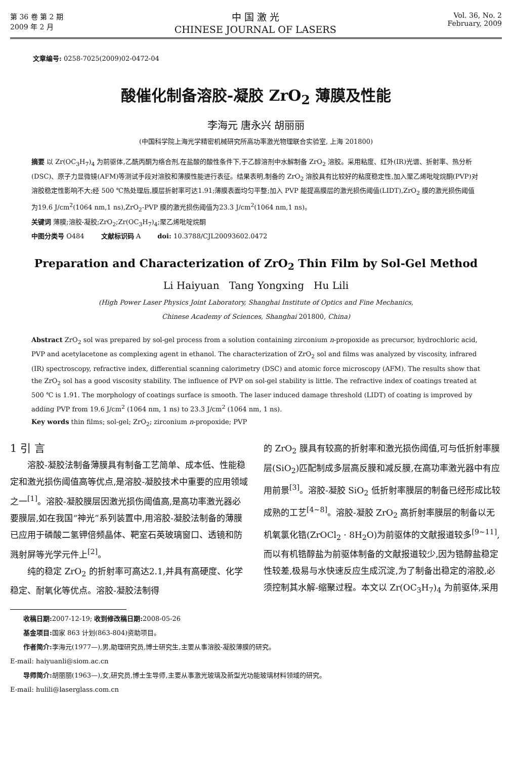第 36 卷 第 2 期
2009 年 2 月
中 国 激 光
CHINESE JOURNAL OF LASERS
Vol. 36, No. 2
February, 2009
文章编号: 0258-7025(2009)02-0472-04
酸催化制备溶胶-凝胶 ZrO<sub>2</sub> 薄膜及性能
李海元 唐永兴 胡丽丽
(中国科学院上海光学精密机械研究所高功率激光物理联合实验室, 上海 201800)
摘要 以 Zr(OC<sub>3</sub>H<sub>7</sub>)<sub>4</sub> 为前驱体,乙酰丙酮为络合剂,在盐酸的酸性条件下,于乙醇溶剂中水解制备 ZrO<sub>2</sub> 溶胶。采用粘度、红外(IR)光谱、折射率、热分析(DSC)、原子力显微镜(AFM)等测试手段对溶胶和薄膜性能进行表征。结果表明,制备的 ZrO<sub>2</sub> 溶胶具有比较好的粘度稳定性,加入聚乙烯吡啶烷酮(PVP)对溶胶稳定性影响不大;经 500 ℃热处理后,膜层折射率可达1.91;薄膜表面均匀平整;加入 PVP 能提高膜层的激光损伤阈值(LIDT),ZrO<sub>2</sub> 膜的激光损伤阈值为19.6 J/cm<sup>2</sup>(1064 nm,1 ns),ZrO<sub>2</sub>-PVP 膜的激光损伤阈值为23.3 J/cm<sup>2</sup>(1064 nm,1 ns)。
关键词 薄膜;溶胶-凝胶;ZrO<sub>2</sub>;Zr(OC<sub>3</sub>H<sub>7</sub>)<sub>4</sub>;聚乙烯吡啶烷酮
中图分类号 O484 文献标识码 A doi: 10.3788/CJL20093602.0472
Preparation and Characterization of ZrO<sub>2</sub> Thin Film by Sol-Gel Method
Li Haiyuan Tang Yongxing Hu Lili
(High Power Laser Physics Joint Laboratory, Shanghai Institute of Optics and Fine Mechanics,
Chinese Academy of Sciences, Shanghai 201800, China)
Abstract ZrO<sub>2</sub> sol was prepared by sol-gel process from a solution containing zirconium n-propoxide as precursor, hydrochloric acid, PVP and acetylacetone as complexing agent in ethanol. The characterization of ZrO<sub>2</sub> sol and films was analyzed by viscosity, infrared (IR) spectroscopy, refractive index, differential scanning calorimetry (DSC) and atomic force microscopy (AFM). The results show that the ZrO<sub>2</sub> sol has a good viscosity stability. The influence of PVP on sol-gel stability is little. The refractive index of coatings treated at 500 ℃ is 1.91. The morphology of coatings surface is smooth. The laser induced damage threshold (LIDT) of coating is improved by adding PVP from 19.6 J/cm<sup>2</sup> (1064 nm, 1 ns) to 23.3 J/cm<sup>2</sup> (1064 nm, 1 ns).
Key words thin films; sol-gel; ZrO<sub>2</sub>; zirconium n-propoxide; PVP
1 引 言
  溶胶-凝胶法制备薄膜具有制备工艺简单、成本低、性能稳定和激光损伤阈值高等优点,是溶胶-凝胶技术中重要的应用领域之一<sup>[1]</sup>。溶胶-凝胶膜层因激光损伤阈值高,是高功率激光器必要膜层,如在我国“神光”系列装置中,用溶胶-凝胶法制备的薄膜已应用于磷酸二氢钾倍频晶体、靶室石英玻璃窗口、透镜和防溅射屏等光学元件上<sup>[2]</sup>。
  纯的稳定 ZrO<sub>2</sub> 的折射率可高达2.1,并具有高硬度、化学稳定、耐氧化等优点。溶胶-凝胶法制得
的 ZrO<sub>2</sub> 膜具有较高的折射率和激光损伤阈值,可与低折射率膜层(SiO<sub>2</sub>)匹配制成多层高反膜和减反膜,在高功率激光器中有应用前景<sup>[3]</sup>。溶胶-凝胶 SiO<sub>2</sub> 低折射率膜层的制备已经形成比较成熟的工艺<sup>[4~8]</sup>。溶胶-凝胶 ZrO<sub>2</sub> 高折射率膜层的制备以无机氧氯化锆(ZrOCl<sub>2</sub> · 8H<sub>2</sub>O)为前驱体的文献报道较多<sup>[9~11]</sup>,而以有机锆醇盐为前驱体制备的文献报道较少,因为锆醇盐稳定性较差,极易与水快速反应生成沉淀,为了制备出稳定的溶胶,必须控制其水解-缩聚过程。本文以 Zr(OC<sub>3</sub>H<sub>7</sub>)<sub>4</sub> 为前驱体,采用
  收稿日期: 2007-12-19; 收到修改稿日期: 2008-05-26
  基金项目: 国家 863 计划(863-804)资助项目。
  作者简介: 李海元(1977—),男,助理研究员,博士研究生,主要从事溶胶-凝胶薄膜的研究。
E-mail: haiyuanli@siom.ac.cn
  导师简介: 胡丽丽(1963—),女,研究员,博士生导师,主要从事激光玻璃及新型光功能玻璃材料领域的研究。
E-mail: hulili@laserglass.com.cn